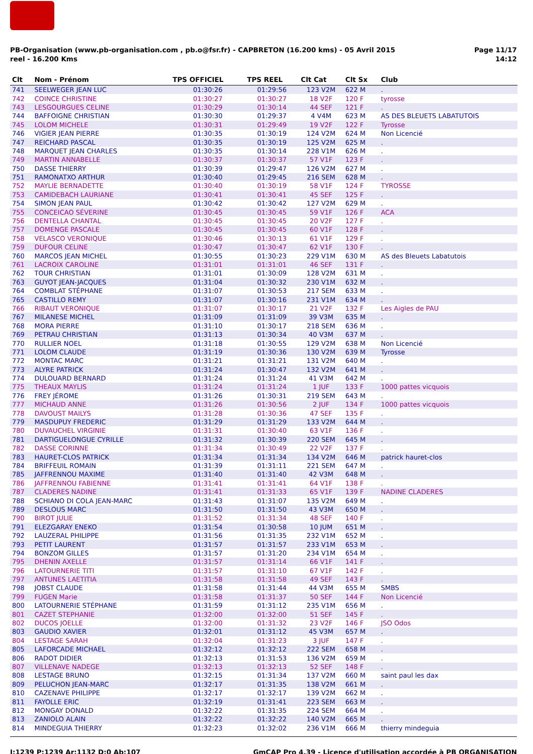PB-Organisation (www.pb-organisation.com , pb.o@fsr.fr) - CAPBRETON (16.200 kms) - 05 Avril 2015
reel - 16.200 Kms
Page 11/17
14:12
| Clt | Nom - Prénom | TPS OFFICIEL | TPS REEL | Clt Cat | Clt Sx | Club |
| --- | --- | --- | --- | --- | --- | --- |
| 741 | SEELWEGER JEAN LUC | 01:30:26 | 01:29:56 | 123 V2M | 622 M | . |
| 742 | COINCE CHRISTINE | 01:30:27 | 01:30:27 | 18 V2F | 120 F | tyrosse |
| 743 | LESGOURGUES CELINE | 01:30:29 | 01:30:14 | 44 SEF | 121 F | . |
| 744 | BAFFOIGNE CHRISTIAN | 01:30:30 | 01:29:37 | 4 V4M | 623 M | AS DES BLEUETS LABATUTOIS |
| 745 | LOLOM MICHELE | 01:30:31 | 01:29:49 | 19 V2F | 122 F | Tyrosse |
| 746 | VIGIER JEAN PIERRE | 01:30:35 | 01:30:19 | 124 V2M | 624 M | Non Licencié |
| 747 | REICHARD PASCAL | 01:30:35 | 01:30:19 | 125 V2M | 625 M | . |
| 748 | MARQUET JEAN CHARLES | 01:30:35 | 01:30:14 | 228 V1M | 626 M | . |
| 749 | MARTIN ANNABELLE | 01:30:37 | 01:30:37 | 57 V1F | 123 F | . |
| 750 | DASSE THIERRY | 01:30:39 | 01:29:47 | 126 V2M | 627 M | . |
| 751 | RAMONATXO ARTHUR | 01:30:40 | 01:29:45 | 216 SEM | 628 M | . |
| 752 | MAYLIE BERNADETTE | 01:30:40 | 01:30:19 | 58 V1F | 124 F | TYROSSE |
| 753 | CAMIDEBACH LAURIANE | 01:30:41 | 01:30:41 | 45 SEF | 125 F | . |
| 754 | SIMON JEAN PAUL | 01:30:42 | 01:30:42 | 127 V2M | 629 M | . |
| 755 | CONCEICAO SÉVERINE | 01:30:45 | 01:30:45 | 59 V1F | 126 F | ACA |
| 756 | DENTELLA CHANTAL | 01:30:45 | 01:30:45 | 20 V2F | 127 F | . |
| 757 | DOMENGE PASCALE | 01:30:45 | 01:30:45 | 60 V1F | 128 F | . |
| 758 | VELASCO VERONIQUE | 01:30:46 | 01:30:13 | 61 V1F | 129 F | . |
| 759 | DUFOUR CELINE | 01:30:47 | 01:30:47 | 62 V1F | 130 F | . |
| 760 | MARCOS JEAN MICHEL | 01:30:55 | 01:30:23 | 229 V1M | 630 M | AS des Bleuets Labatutois |
| 761 | LACROIX CAROLINE | 01:31:01 | 01:31:01 | 46 SEF | 131 F | . |
| 762 | TOUR CHRISTIAN | 01:31:01 | 01:30:09 | 128 V2M | 631 M | . |
| 763 | GUYOT JEAN-JACQUES | 01:31:04 | 01:30:32 | 230 V1M | 632 M | . |
| 764 | COMBLAT STÉPHANE | 01:31:07 | 01:30:53 | 217 SEM | 633 M | . |
| 765 | CASTILLO REMY | 01:31:07 | 01:30:16 | 231 V1M | 634 M | . |
| 766 | RIBAUT VERONIQUE | 01:31:07 | 01:30:17 | 21 V2F | 132 F | Les Aigles de PAU |
| 767 | MILANESE MICHEL | 01:31:09 | 01:31:09 | 39 V3M | 635 M | . |
| 768 | MORA PIERRE | 01:31:10 | 01:30:17 | 218 SEM | 636 M | . |
| 769 | PETRAU CHRISTIAN | 01:31:13 | 01:30:34 | 40 V3M | 637 M | . |
| 770 | RULLIER NOEL | 01:31:18 | 01:30:55 | 129 V2M | 638 M | Non Licencié |
| 771 | LOLOM CLAUDE | 01:31:19 | 01:30:36 | 130 V2M | 639 M | Tyrosse |
| 772 | MONTAC MARC | 01:31:21 | 01:31:21 | 131 V2M | 640 M | . |
| 773 | ALYRE PATRICK | 01:31:24 | 01:30:47 | 132 V2M | 641 M | . |
| 774 | DULOUARD BERNARD | 01:31:24 | 01:31:24 | 41 V3M | 642 M | . |
| 775 | THEAUX MAYLIS | 01:31:24 | 01:31:24 | 1 JUF | 133 F | 1000 pattes vicquois |
| 776 | FREY JÉROME | 01:31:26 | 01:30:31 | 219 SEM | 643 M | . |
| 777 | MICHAUD ANNE | 01:31:26 | 01:30:56 | 2 JUF | 134 F | 1000 pattes vicquois |
| 778 | DAVOUST MAILYS | 01:31:28 | 01:30:36 | 47 SEF | 135 F | . |
| 779 | MASDUPUY FREDERIC | 01:31:29 | 01:31:29 | 133 V2M | 644 M | . |
| 780 | DUVAUCHEL VIRGINIE | 01:31:31 | 01:30:40 | 63 V1F | 136 F | . |
| 781 | DARTIGUELONGUE CYRILLE | 01:31:32 | 01:30:39 | 220 SEM | 645 M | . |
| 782 | DASSE CORINNE | 01:31:34 | 01:30:49 | 22 V2F | 137 F | . |
| 783 | HAURET-CLOS PATRICK | 01:31:34 | 01:31:34 | 134 V2M | 646 M | patrick hauret-clos |
| 784 | BRIFFEUIL ROMAIN | 01:31:39 | 01:31:11 | 221 SEM | 647 M | . |
| 785 | JAFFRENNOU MAXIME | 01:31:40 | 01:31:40 | 42 V3M | 648 M | . |
| 786 | JAFFRENNOU FABIENNE | 01:31:41 | 01:31:41 | 64 V1F | 138 F | . |
| 787 | CLADERES NADINE | 01:31:41 | 01:31:33 | 65 V1F | 139 F | NADINE CLADERES |
| 788 | SCHIANO DI COLA JEAN-MARC | 01:31:43 | 01:31:07 | 135 V2M | 649 M | . |
| 789 | DESLOUS MARC | 01:31:50 | 01:31:50 | 43 V3M | 650 M | . |
| 790 | BIROT JULIE | 01:31:52 | 01:31:34 | 48 SEF | 140 F | . |
| 791 | ELEZGARAY ENEKO | 01:31:54 | 01:30:58 | 10 JUM | 651 M | . |
| 792 | LAUZERAL PHILIPPE | 01:31:56 | 01:31:35 | 232 V1M | 652 M | . |
| 793 | PETIT LAURENT | 01:31:57 | 01:31:57 | 233 V1M | 653 M | . |
| 794 | BONZOM GILLES | 01:31:57 | 01:31:20 | 234 V1M | 654 M | . |
| 795 | DHENIN AXELLE | 01:31:57 | 01:31:14 | 66 V1F | 141 F | . |
| 796 | LATOURNERIE TITI | 01:31:57 | 01:31:10 | 67 V1F | 142 F | . |
| 797 | ANTUNES LAETITIA | 01:31:58 | 01:31:58 | 49 SEF | 143 F | . |
| 798 | JOBST CLAUDE | 01:31:58 | 01:31:44 | 44 V3M | 655 M | SMBS |
| 799 | FUGEN Marie | 01:31:58 | 01:31:37 | 50 SEF | 144 F | Non Licencié |
| 800 | LATOURNERIE STÉPHANE | 01:31:59 | 01:31:12 | 235 V1M | 656 M | . |
| 801 | CAZET STEPHANIE | 01:32:00 | 01:32:00 | 51 SEF | 145 F | . |
| 802 | DUCOS JOELLE | 01:32:00 | 01:31:32 | 23 V2F | 146 F | JSO Odos |
| 803 | GAUDIO XAVIER | 01:32:01 | 01:31:12 | 45 V3M | 657 M | . |
| 804 | LESTAGE SARAH | 01:32:04 | 01:31:23 | 3 JUF | 147 F | . |
| 805 | LAFORCADE MICHAEL | 01:32:12 | 01:32:12 | 222 SEM | 658 M | . |
| 806 | RADOT DIDIER | 01:32:13 | 01:31:53 | 136 V2M | 659 M | . |
| 807 | VILLENAVE NADEGE | 01:32:13 | 01:32:13 | 52 SEF | 148 F | . |
| 808 | LESTAGE BRUNO | 01:32:15 | 01:31:34 | 137 V2M | 660 M | saint paul les dax |
| 809 | PELUCHON JEAN-MARC | 01:32:17 | 01:31:35 | 138 V2M | 661 M | . |
| 810 | CAZENAVE PHILIPPE | 01:32:17 | 01:32:17 | 139 V2M | 662 M | . |
| 811 | FAYOLLE ERIC | 01:32:19 | 01:31:41 | 223 SEM | 663 M | . |
| 812 | MONGAY DONALD | 01:32:22 | 01:31:35 | 224 SEM | 664 M | . |
| 813 | ZANIOLO ALAIN | 01:32:22 | 01:32:22 | 140 V2M | 665 M | . |
| 814 | MINDEGUIA THIERRY | 01:32:23 | 01:32:02 | 236 V1M | 666 M | thierry mindeguia |
I:1239 P:1239 Ar:1132 D:0 Ab:107
GmCAP Pro 4.39 - Licence d'utilisation accordée à PB ORGANISATION